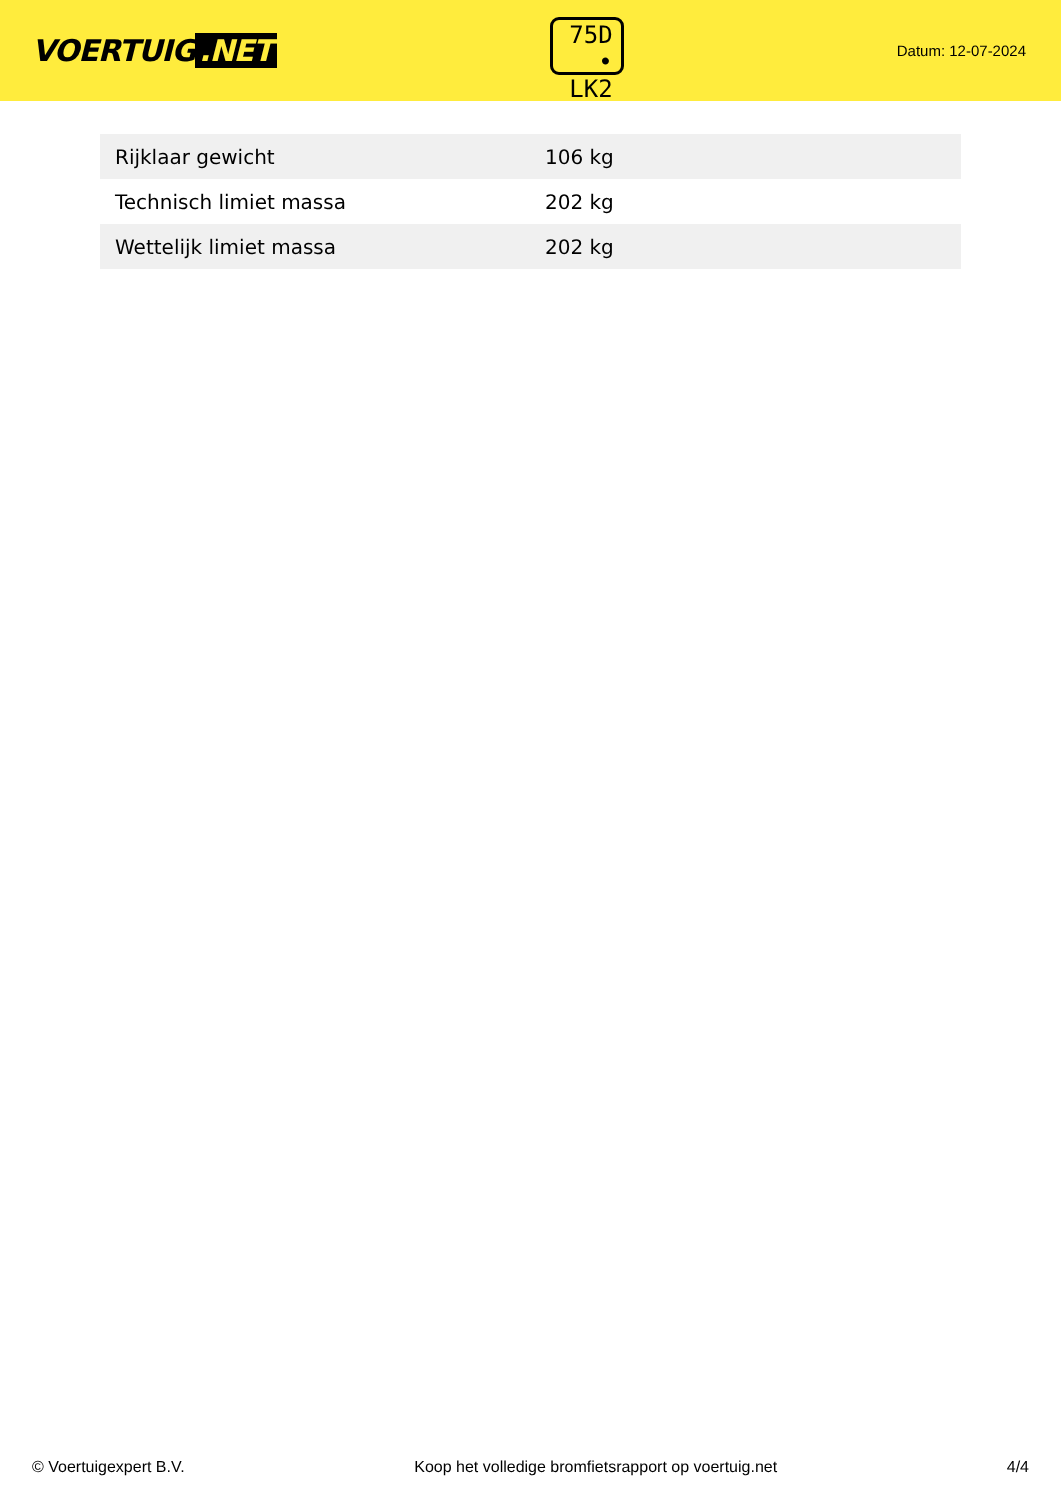VOERTUIG.NET
75D
• LK2
Datum: 12-07-2024
| Rijklaar gewicht | 106 kg |
| Technisch limiet massa | 202 kg |
| Wettelijk limiet massa | 202 kg |
© Voertuigexpert B.V. Koop het volledige bromfietsrapport op voertuig.net 4/4